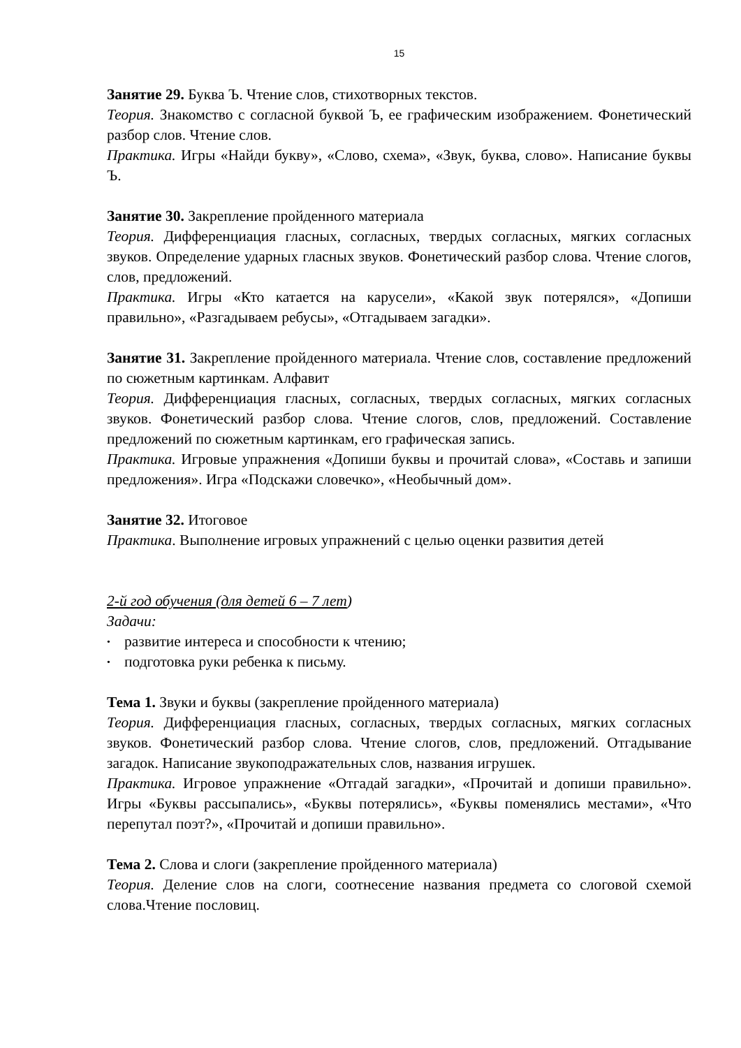15
Занятие 29. Буква Ъ. Чтение слов, стихотворных текстов.
Теория. Знакомство с согласной буквой Ъ, ее графическим изображением. Фонетический разбор слов. Чтение слов.
Практика. Игры «Найди букву», «Слово, схема», «Звук, буква, слово». Написание буквы Ъ.
Занятие 30. Закрепление пройденного материала
Теория. Дифференциация гласных, согласных, твердых согласных, мягких согласных звуков. Определение ударных гласных звуков. Фонетический разбор слова. Чтение слогов, слов, предложений.
Практика. Игры «Кто катается на карусели», «Какой звук потерялся», «Допиши правильно», «Разгадываем ребусы», «Отгадываем загадки».
Занятие 31. Закрепление пройденного материала. Чтение слов, составление предложений по сюжетным картинкам. Алфавит
Теория. Дифференциация гласных, согласных, твердых согласных, мягких согласных звуков. Фонетический разбор слова. Чтение слогов, слов, предложений. Составление предложений по сюжетным картинкам, его графическая запись.
Практика. Игровые упражнения «Допиши буквы и прочитай слова», «Составь и запиши предложения». Игра «Подскажи словечко», «Необычный дом».
Занятие 32. Итоговое
Практика. Выполнение игровых упражнений с целью оценки развития детей
2-й год обучения (для детей 6 – 7 лет)
Задачи:
• развитие интереса и способности к чтению;
• подготовка руки ребенка к письму.
Тема 1. Звуки и буквы (закрепление пройденного материала)
Теория. Дифференциация гласных, согласных, твердых согласных, мягких согласных звуков. Фонетический разбор слова. Чтение слогов, слов, предложений. Отгадывание загадок. Написание звукоподражательных слов, названия игрушек.
Практика. Игровое упражнение «Отгадай загадки», «Прочитай и допиши правильно». Игры «Буквы рассыпались», «Буквы потерялись», «Буквы поменялись местами», «Что перепутал поэт?», «Прочитай и допиши правильно».
Тема 2. Слова и слоги (закрепление пройденного материала)
Теория. Деление слов на слоги, соотнесение названия предмета со слоговой схемой слова.Чтение пословиц.